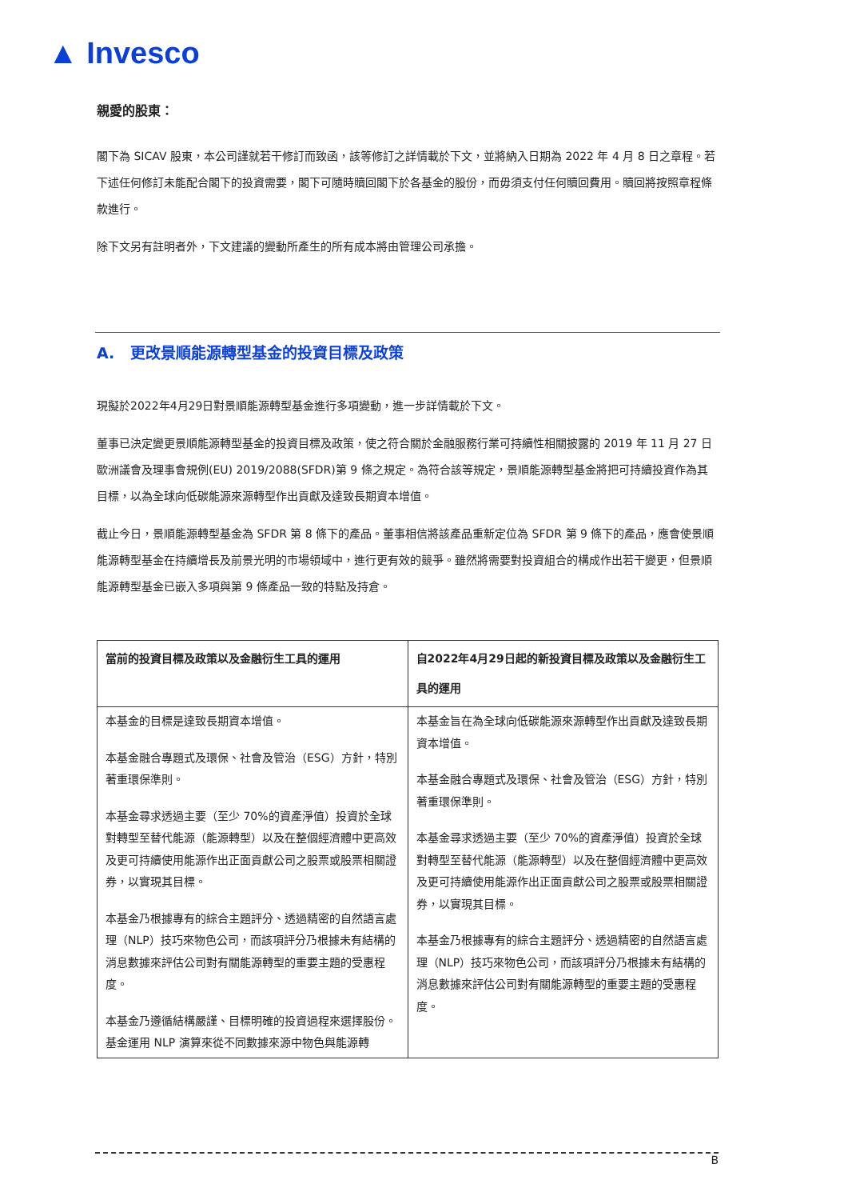▲ Invesco
親愛的股東：
閣下為 SICAV 股東，本公司謹就若干修訂而致函，該等修訂之詳情載於下文，並將納入日期為 2022 年 4 月 8 日之章程。若下述任何修訂未能配合閣下的投資需要，閣下可隨時贖回閣下於各基金的股份，而毋須支付任何贖回費用。贖回將按照章程條款進行。
除下文另有註明者外，下文建議的變動所產生的所有成本將由管理公司承擔。
A. 更改景順能源轉型基金的投資目標及政策
現擬於2022年4月29日對景順能源轉型基金進行多項變動，進一步詳情載於下文。
董事已決定變更景順能源轉型基金的投資目標及政策，使之符合關於金融服務行業可持續性相關披露的 2019 年 11 月 27 日歐洲議會及理事會規例(EU) 2019/2088(SFDR)第 9 條之規定。為符合該等規定，景順能源轉型基金將把可持續投資作為其目標，以為全球向低碳能源來源轉型作出貢獻及達致長期資本增值。
截止今日，景順能源轉型基金為 SFDR 第 8 條下的產品。董事相信將該產品重新定位為 SFDR 第 9 條下的產品，應會使景順能源轉型基金在持續增長及前景光明的市場領域中，進行更有效的競爭。雖然將需要對投資組合的構成作出若干變更，但景順能源轉型基金已嵌入多項與第 9 條產品一致的特點及持倉。
| 當前的投資目標及政策以及金融衍生工具的運用 | 自2022年4月29日起的新投資目標及政策以及金融衍生工具的運用 |
| --- | --- |
| 本基金的目標是達致長期資本增值。 本基金融合專題式及環保、社會及管治（ESG）方針，特別著重環保準則。 本基金尋求透過主要（至少 70%的資產淨值）投資於全球對轉型至替代能源（能源轉型）以及在整個經濟體中更高效及更可持續使用能源作出正面貢獻公司之股票或股票相關證券，以實現其目標。 本基金乃根據專有的綜合主題評分、透過精密的自然語言處理（NLP）技巧來物色公司，而該項評分乃根據未有結構的消息數據來評估公司對有關能源轉型的重要主題的受惠程度。 本基金乃遵循結構嚴謹、目標明確的投資過程來選擇股份。基金運用 NLP 演算來從不同數據來源中物色與能源轉 | 本基金旨在為全球向低碳能源來源轉型作出貢獻及達致長期資本增值。 本基金融合專題式及環保、社會及管治（ESG）方針，特別著重環保準則。 本基金尋求透過主要（至少 70%的資產淨值）投資於全球對轉型至替代能源（能源轉型）以及在整個經濟體中更高效及更可持續使用能源作出正面貢獻公司之股票或股票相關證券，以實現其目標。 本基金乃根據專有的綜合主題評分、透過精密的自然語言處理（NLP）技巧來物色公司，而該項評分乃根據未有結構的消息數據來評估公司對有關能源轉型的重要主題的受惠程度。 |
B